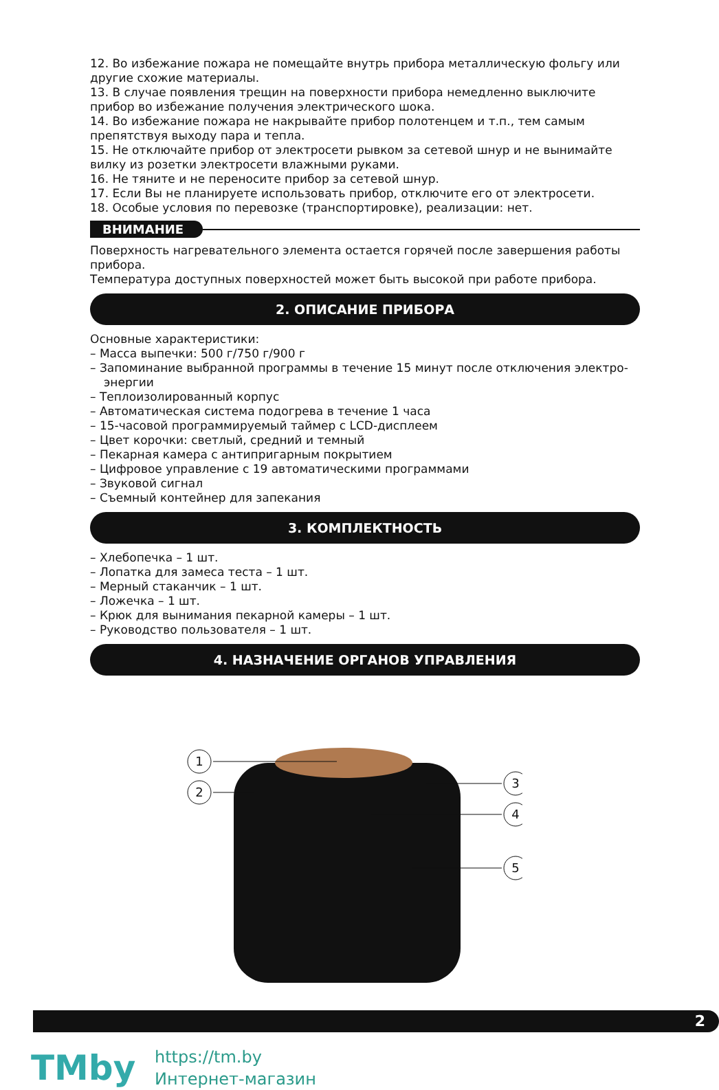12. Во избежание пожара не помещайте внутрь прибора металлическую фольгу или другие схожие материалы.
13. В случае появления трещин на поверхности прибора немедленно выключите прибор во избежание получения электрического шока.
14. Во избежание пожара не накрывайте прибор полотенцем и т.п., тем самым препятствуя выходу пара и тепла.
15. Не отключайте прибор от электросети рывком за сетевой шнур и не вынимайте вилку из розетки электросети влажными руками.
16. Не тяните и не переносите прибор за сетевой шнур.
17. Если Вы не планируете использовать прибор, отключите его от электросети.
18. Особые условия по перевозке (транспортировке), реализации: нет.
ВНИМАНИЕ
Поверхность нагревательного элемента остается горячей после завершения работы прибора.
Температура доступных поверхностей может быть высокой при работе прибора.
2. ОПИСАНИЕ ПРИБОРА
Основные характеристики:
– Масса выпечки: 500 г/750 г/900 г
– Запоминание выбранной программы в течение 15 минут после отключения электро-
энергии
– Теплоизолированный корпус
– Автоматическая система подогрева в течение 1 часа
– 15-часовой программируемый таймер с LCD-дисплеем
– Цвет корочки: светлый, средний и темный
– Пекарная камера с антипригарным покрытием
– Цифровое управление с 19 автоматическими программами
– Звуковой сигнал
– Съемный контейнер для запекания
3. КОМПЛЕКТНОСТЬ
– Хлебопечка – 1 шт.
– Лопатка для замеса теста – 1 шт.
– Мерный стаканчик – 1 шт.
– Ложечка – 1 шт.
– Крюк для вынимания пекарной камеры – 1 шт.
– Руководство пользователя – 1 шт.
4. НАЗНАЧЕНИЕ ОРГАНОВ УПРАВЛЕНИЯ
1
2
3
4
5
2
TMby
https://tm.by
Интернет-магазин